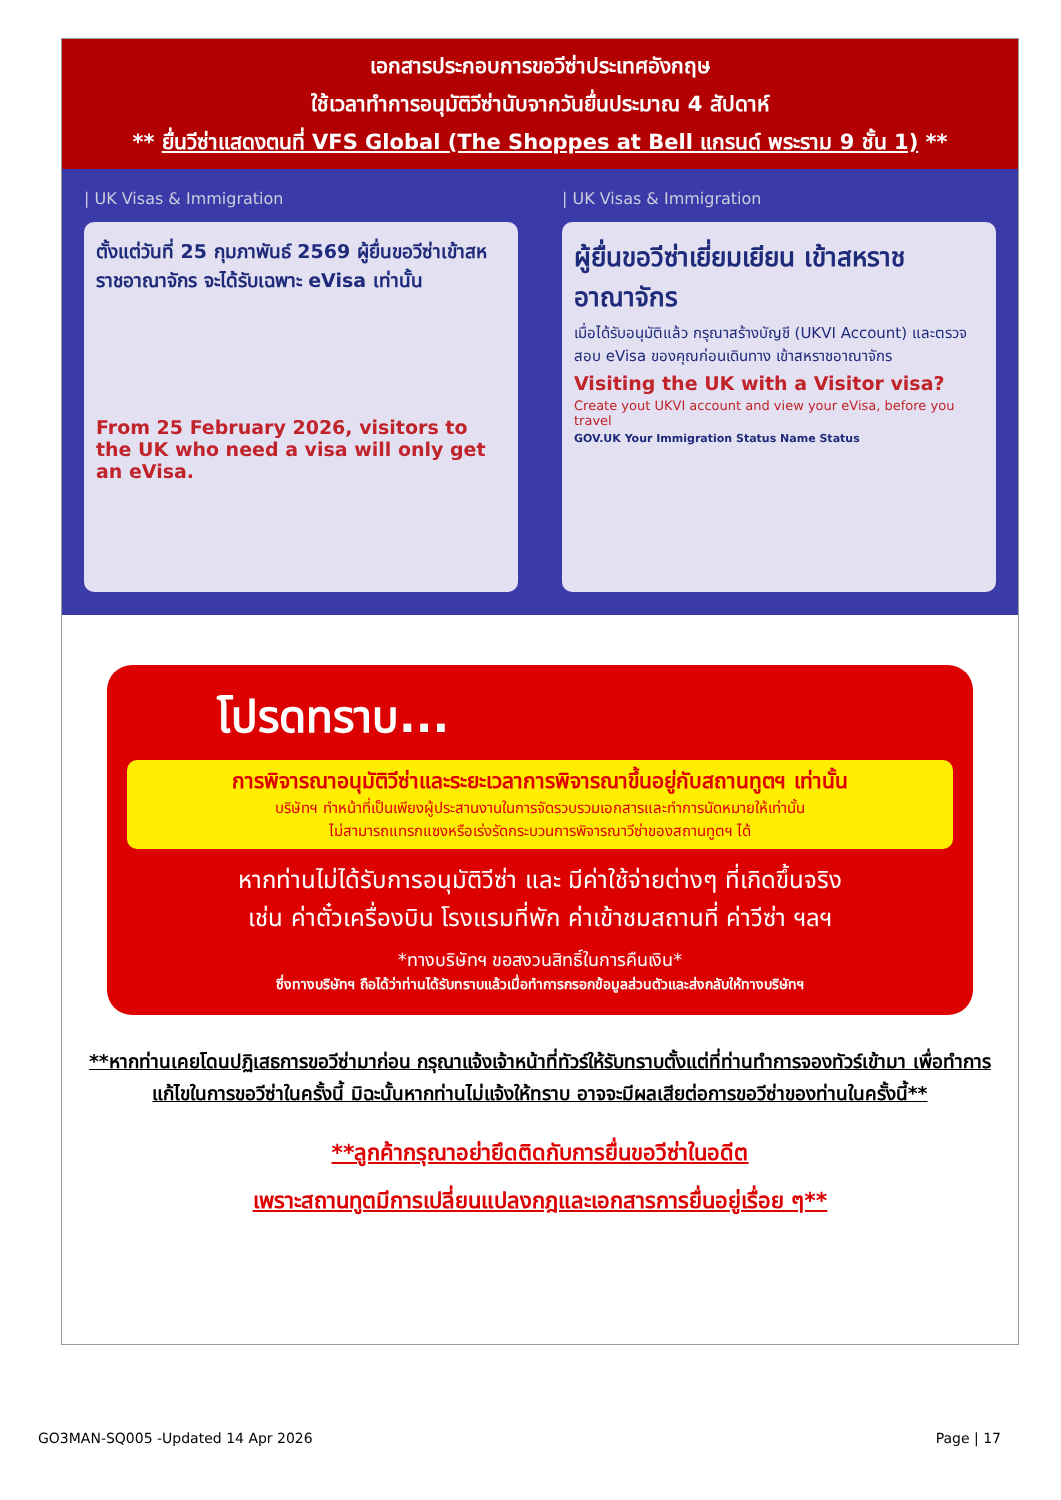เอกสารประกอบการขอวีซ่าประเทศอังกฤษ
ใช้เวลาทำการอนุมัติวีซ่านับจากวันยื่นประมาณ 4 สัปดาห์
** ยื่นวีซ่าแสดงตนที่ VFS Global (The Shoppes at Bell แกรนด์ พระราม 9 ชั้น 1) **
| UK Visas & Immigration
ตั้งแต่วันที่ 25 กุมภาพันธ์ 2569 ผู้ยื่นขอวีซ่าเข้าสหราชอาณาจักร จะได้รับเฉพาะ eVisa เท่านั้น
From 25 February 2026, visitors to the UK who need a visa will only get an eVisa.
| UK Visas & Immigration
ผู้ยื่นขอวีซ่าเยี่ยมเยียน เข้าสหราชอาณาจักร
เมื่อได้รับอนุมัติแล้ว กรุณาสร้างบัญชี (UKVI Account) และตรวจสอบ eVisa ของคุณก่อนเดินทาง เข้าสหราชอาณาจักร
Visiting the UK with a Visitor visa?
Create yout UKVI account and view your eVisa, before you travel
GOV.UK Your Immigration Status Name Status
โปรดทราบ...
การพิจารณาอนุมัติวีซ่าและระยะเวลาการพิจารณาขึ้นอยู่กับสถานทูตฯ เท่านั้น
บริษัทฯ ทำหน้าที่เป็นเพียงผู้ประสานงานในการจัดรวบรวมเอกสารและทำการนัดหมายให้เท่านั้น
ไม่สามารถแทรกแซงหรือเร่งรัดกระบวนการพิจารณาวีซ่าของสถานทูตฯ ได้
หากท่านไม่ได้รับการอนุมัติวีซ่า และ มีค่าใช้จ่ายต่างๆ ที่เกิดขึ้นจริง
เช่น ค่าตั๋วเครื่องบิน โรงแรมที่พัก ค่าเข้าชมสถานที่ ค่าวีซ่า ฯลฯ
*ทางบริษัทฯ ขอสงวนสิทธิ์ในการคืนเงิน*
ซึ่งทางบริษัทฯ ถือได้ว่าท่านได้รับทราบแล้วเมื่อทำการกรอกข้อมูลส่วนตัวและส่งกลับให้ทางบริษัทฯ
**หากท่านเคยโดนปฏิเสธการขอวีซ่ามาก่อน กรุณาแจ้งเจ้าหน้าที่ทัวร์ให้รับทราบตั้งแต่ที่ท่านทำการจองทัวร์เข้ามา เพื่อทำการแก้ไขในการขอวีซ่าในครั้งนี้ มิฉะนั้นหากท่านไม่แจ้งให้ทราบ อาจจะมีผลเสียต่อการขอวีซ่าของท่านในครั้งนี้**
**ลูกค้ากรุณาอย่ายึดติดกับการยื่นขอวีซ่าในอดีต
เพราะสถานทูตมีการเปลี่ยนแปลงกฎและเอกสารการยื่นอยู่เรื่อย ๆ**
GO3MAN-SQ005 -Updated 14 Apr 2026 Page | 17